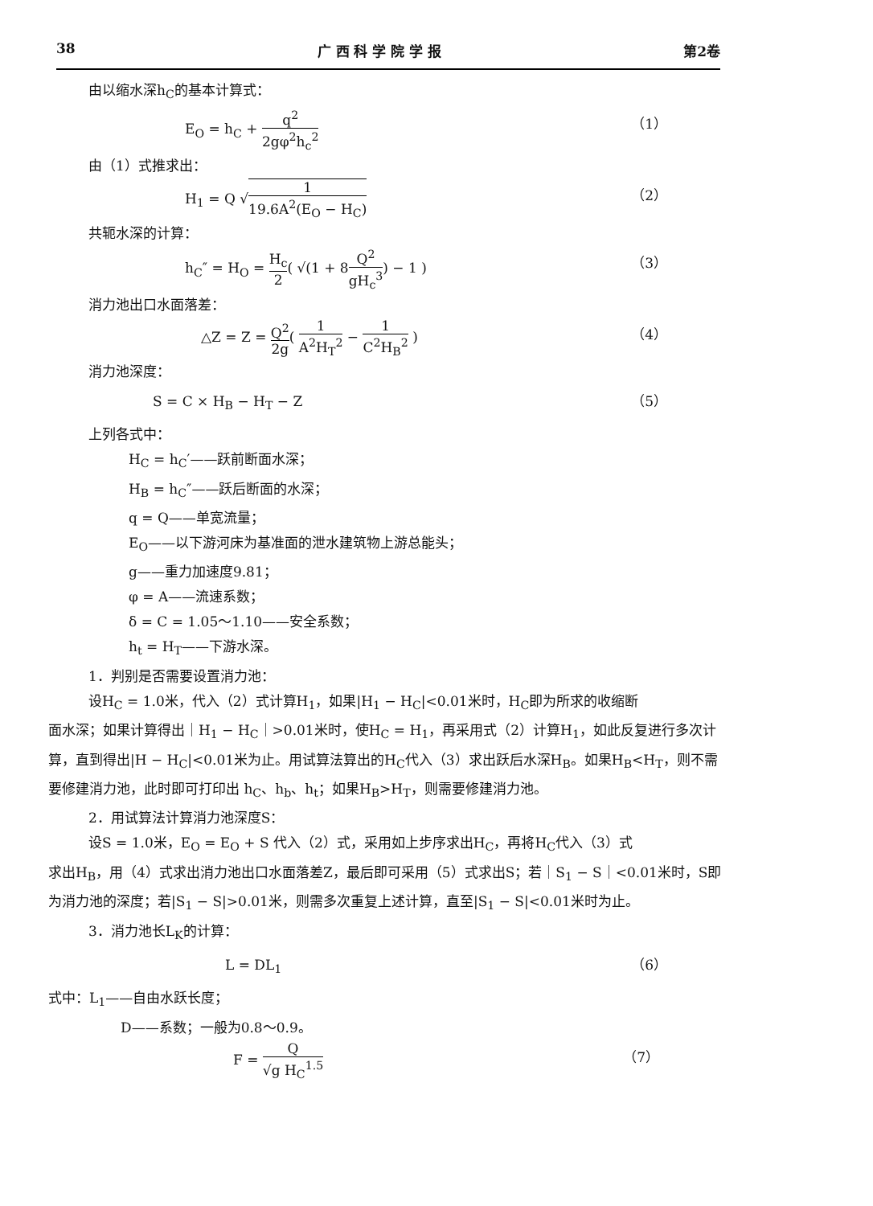38 广 西 科 学 院 学 报 第2卷
由以缩水深h<sub>C</sub>的基本计算式：
E<sub>O</sub> = h<sub>C</sub> + q<sup>2</sup> 2gφ<sup>2</sup>h<sub>c</sub><sup>2</sup>
（1）
由（1）式推求出：
H<sub>1</sub> = Q √1 19.6A<sup>2</sup>(E<sub>O</sub> − H<sub>C</sub>)
（2）
共轭水深的计算：
h<sub>C</sub>″ = H<sub>O</sub> = H<sub>c</sub> 2( √(1 + 8Q<sup>2</sup> gH<sub>c</sub><sup>3</sup>) − 1 )
（3）
消力池出口水面落差：
△Z = Z = Q<sup>2</sup> 2g( 1 A<sup>2</sup>H<sub>T</sub><sup>2</sup> − 1 C<sup>2</sup>H<sub>B</sub><sup>2</sup> )
（4）
消力池深度：
S = C × H<sub>B</sub> − H<sub>T</sub> − Z （5）
上列各式中：
H<sub>C</sub> = h<sub>C</sub>′——跃前断面水深；
H<sub>B</sub> = h<sub>C</sub>″——跃后断面的水深；
q = Q——单宽流量；
E<sub>O</sub>——以下游河床为基准面的泄水建筑物上游总能头；
g——重力加速度9.81；
φ = A——流速系数；
δ = C = 1.05～1.10——安全系数；
h<sub>t</sub> = H<sub>T</sub>——下游水深。
1．判别是否需要设置消力池：
设H<sub>C</sub> = 1.0米，代入（2）式计算H<sub>1</sub>，如果|H<sub>1</sub> − H<sub>C</sub>|<0.01米时，H<sub>C</sub>即为所求的收缩断
面水深；如果计算得出｜H<sub>1</sub> − H<sub>C</sub>｜>0.01米时，使H<sub>C</sub> = H<sub>1</sub>，再采用式（2）计算H<sub>1</sub>，如此反复进行多次计算，直到得出|H − H<sub>C</sub>|<0.01米为止。用试算法算出的H<sub>C</sub>代入（3）求出跃后水深H<sub>B</sub>。如果H<sub>B</sub><H<sub>T</sub>，则不需要修建消力池，此时即可打印出 h<sub>C</sub>、h<sub>b</sub>、h<sub>t</sub>；如果H<sub>B</sub>>H<sub>T</sub>，则需要修建消力池。
2．用试算法计算消力池深度S：
设S = 1.0米，E<sub>O</sub> = E<sub>O</sub> + S 代入（2）式，采用如上步序求出H<sub>C</sub>，再将H<sub>C</sub>代入（3）式
求出H<sub>B</sub>，用（4）式求出消力池出口水面落差Z，最后即可采用（5）式求出S；若｜S<sub>1</sub> − S｜<0.01米时，S即为消力池的深度；若|S<sub>1</sub> − S|>0.01米，则需多次重复上述计算，直至|S<sub>1</sub> − S|<0.01米时为止。
3．消力池长L<sub>K</sub>的计算：
L = DL<sub>1</sub> （6）
式中：L<sub>1</sub>——自由水跃长度；
D——系数；一般为0.8～0.9。
F = Q √g H<sub>C</sub><sup>1.5</sup>
（7）